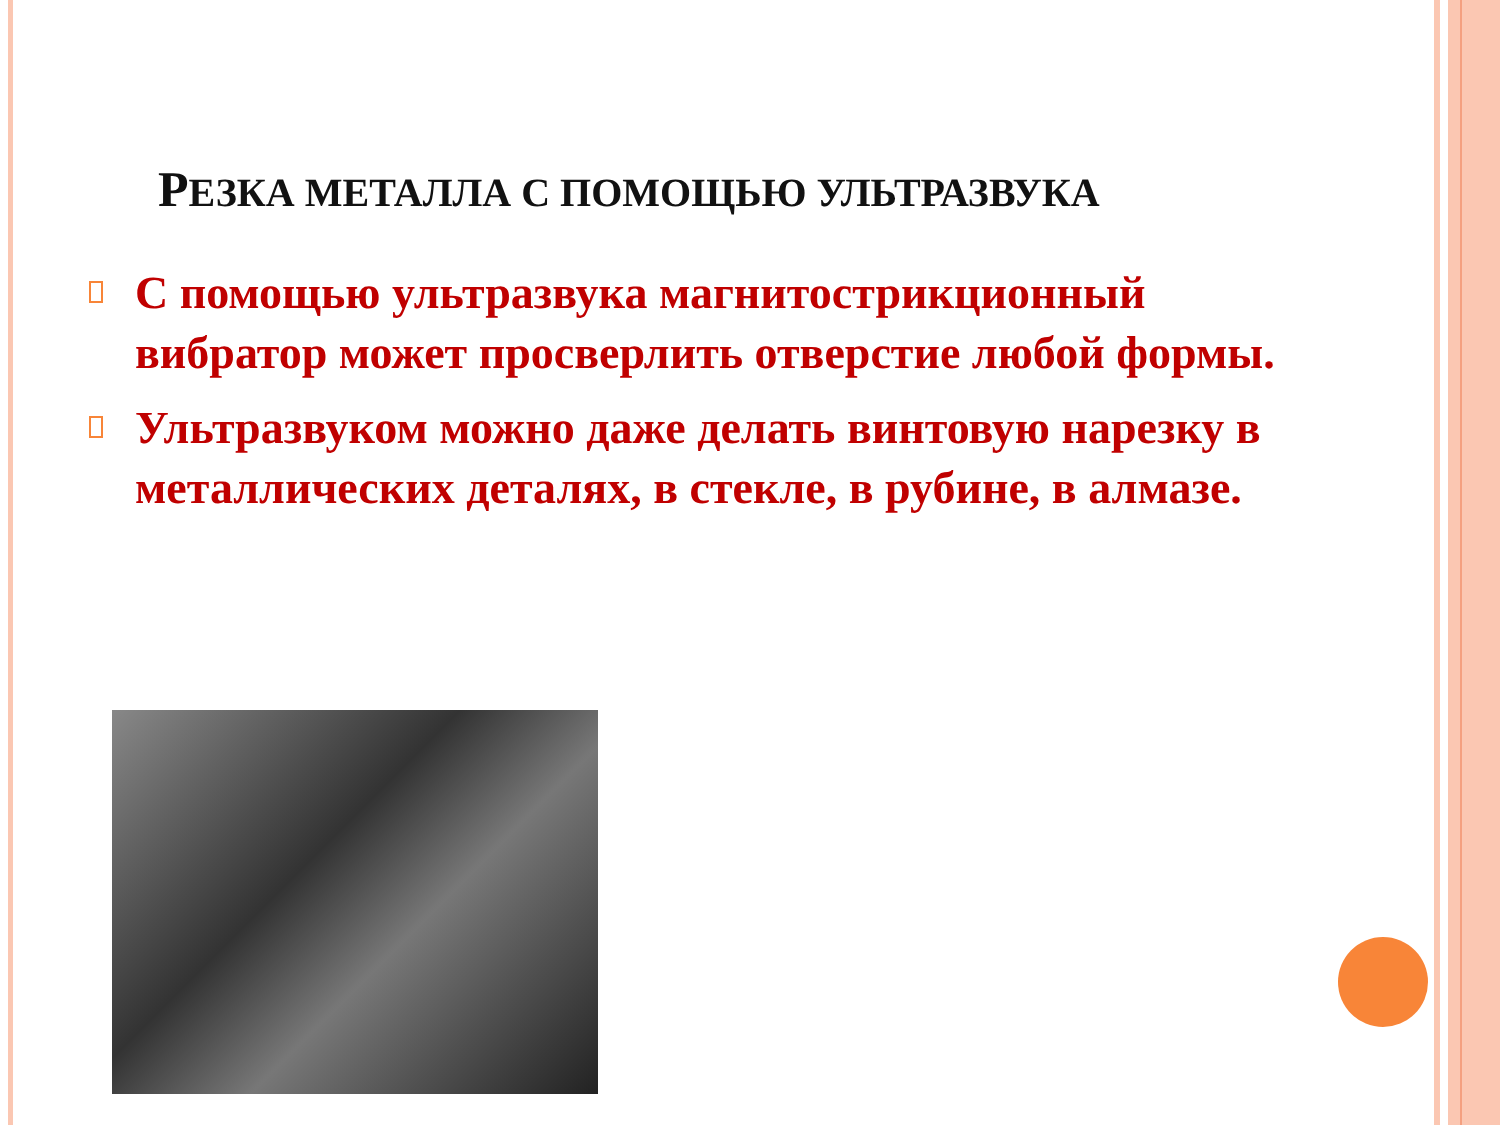РЕЗКА МЕТАЛЛА С ПОМОЩЬЮ УЛЬТРАЗВУКА
С помощью ультразвука магнитострикционный вибратор может просверлить отверстие любой формы.
Ультразвуком можно даже делать винтовую нарезку в металлических деталях, в стекле, в рубине, в алмазе.